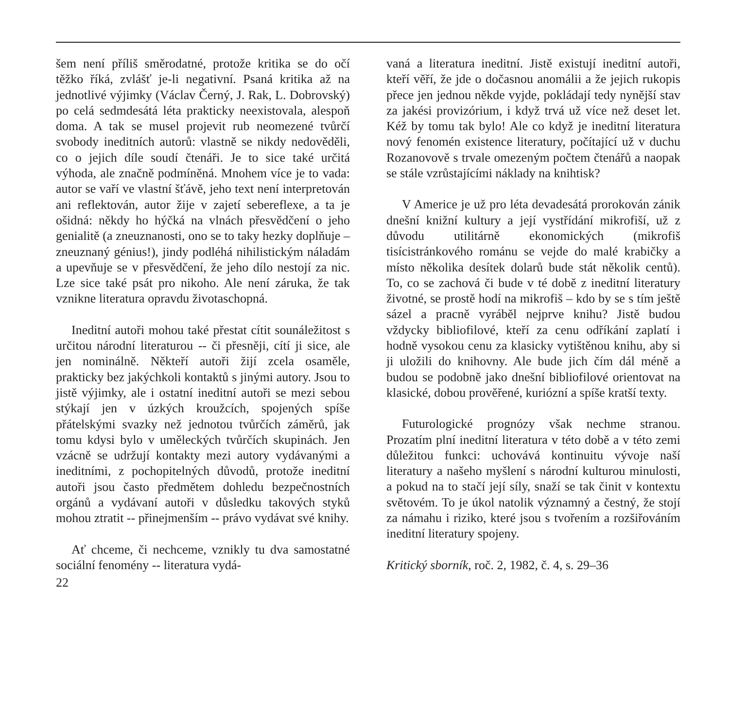šem není příliš směrodatné, protože kritika se do očí těžko říká, zvlášť je-li negativní. Psaná kritika až na jednotlivé výjimky (Václav Černý, J. Rak, L. Dobrovský) po celá sedmdesátá léta prakticky neexistovala, alespoň doma. A tak se musel projevit rub neomezené tvůrčí svobody ineditních autorů: vlastně se nikdy nedověděli, co o jejich díle soudí čtenáři. Je to sice také určitá výhoda, ale značně podmíněná. Mnohem více je to vada: autor se vaří ve vlastní šťávě, jeho text není interpretován ani reflektován, autor žije v zajetí sebereflexe, a ta je ošidná: někdy ho hýčká na vlnách přesvědčení o jeho genialitě (a zneuznanosti, ono se to taky hezky doplňuje – zneuznaný génius!), jindy podléhá nihilistickým náladám a upevňuje se v přesvědčení, že jeho dílo nestojí za nic. Lze sice také psát pro nikoho. Ale není záruka, že tak vznikne literatura opravdu životaschopná.
Ineditní autoři mohou také přestat cítit sounáležitost s určitou národní literaturou -- či přesněji, cítí ji sice, ale jen nominálně. Někteří autoři žijí zcela osaměle, prakticky bez jakýchkoli kontaktů s jinými autory. Jsou to jistě výjimky, ale i ostatní ineditní autoři se mezi sebou stýkají jen v úzkých kroužcích, spojených spíše přátelskými svazky než jednotou tvůrčích záměrů, jak tomu kdysi bylo v uměleckých tvůrčích skupinách. Jen vzácně se udržují kontakty mezi autory vydávanými a ineditními, z pochopitelných důvodů, protože ineditní autoři jsou často předmětem dohledu bezpečnostních orgánů a vydávaní autoři v důsledku takových styků mohou ztratit -- přinejmenším -- právo vydávat své knihy.
Ať chceme, či nechceme, vznikly tu dva samostatné sociální fenomény -- literatura vydá-
22
vaná a literatura ineditní. Jistě existují ineditní autoři, kteří věří, že jde o dočasnou anomálii a že jejich rukopis přece jen jednou někde vyjde, pokládají tedy nynější stav za jakési provizórium, i když trvá už více než deset let. Kéž by tomu tak bylo! Ale co když je ineditní literatura nový fenomén existence literatury, počítající už v duchu Rozanovově s trvale omezeným počtem čtenářů a naopak se stále vzrůstajícími náklady na knihtisk?
V Americe je už pro léta devadesátá prorokován zánik dnešní knižní kultury a její vystřídání mikrofiší, už z důvodu utilitárně ekonomických (mikrofiš tisícistránkového románu se vejde do malé krabičky a místo několika desítek dolarů bude stát několik centů). To, co se zachová či bude v té době z ineditní literatury životné, se prostě hodí na mikrofiš – kdo by se s tím ještě sázel a pracně vyráběl nejprve knihu? Jistě budou vždycky bibliofilové, kteří za cenu odříkání zaplatí i hodně vysokou cenu za klasicky vytištěnou knihu, aby si ji uložili do knihovny. Ale bude jich čím dál méně a budou se podobně jako dnešní bibliofilové orientovat na klasické, dobou prověřené, kuriózní a spíše kratší texty.
Futurologické prognózy však nechme stranou. Prozatím plní ineditní literatura v této době a v této zemi důležitou funkci: uchovává kontinuitu vývoje naší literatury a našeho myšlení s národní kulturou minulosti, a pokud na to stačí její síly, snaží se tak činit v kontextu světovém. To je úkol natolik významný a čestný, že stojí za námahu i riziko, které jsou s tvořením a rozšiřováním ineditní literatury spojeny.
Kritický sborník, roč. 2, 1982, č. 4, s. 29–36